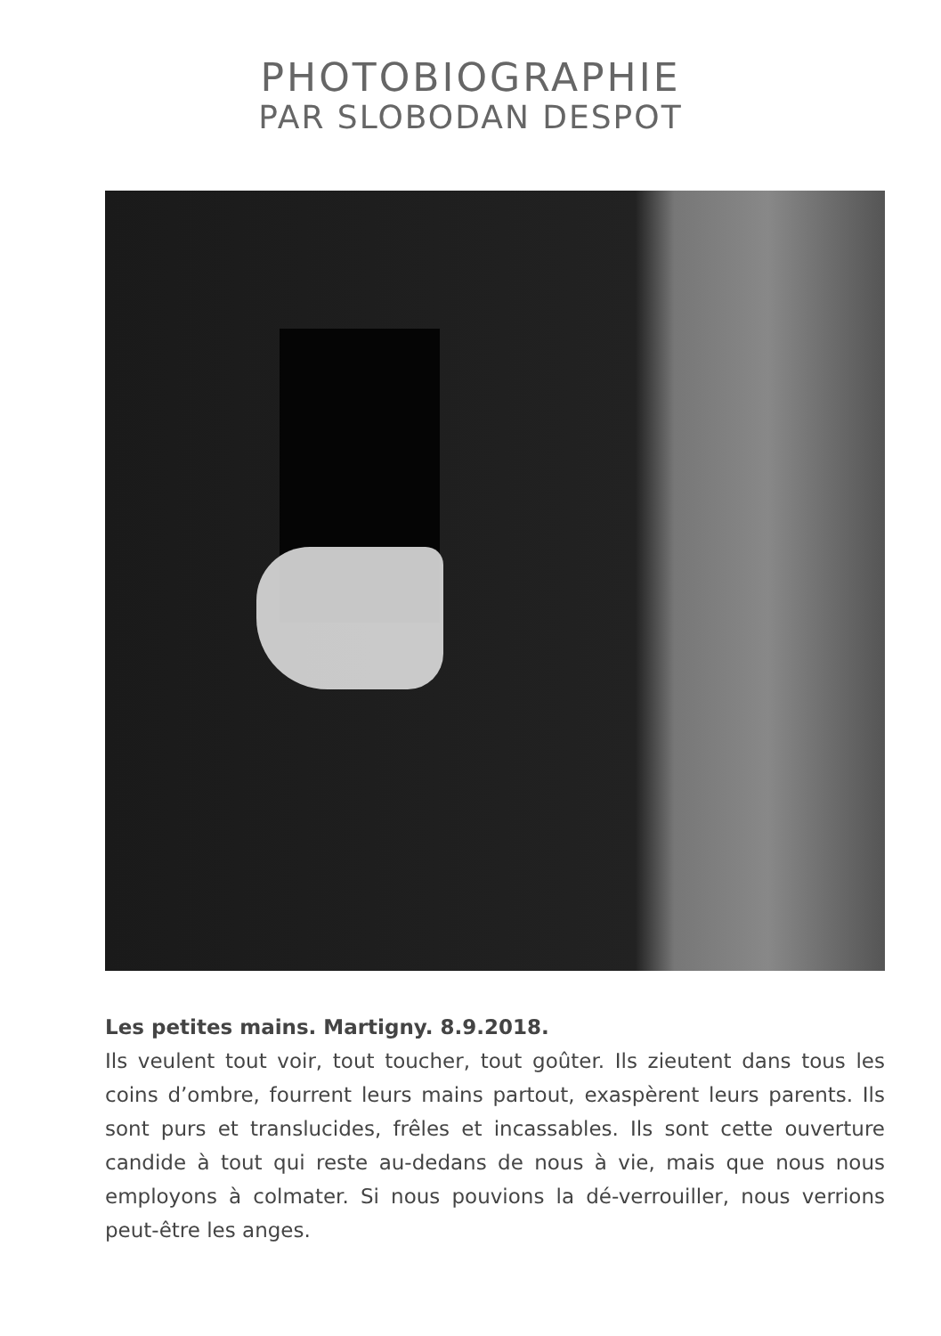PHOTOBIOGRAPHIE
PAR SLOBODAN DESPOT
Les petites mains. Martigny. 8.9.2018.
Ils veulent tout voir, tout toucher, tout goûter. Ils zieutent dans tous les coins d’ombre, fourrent leurs mains partout, exaspèrent leurs parents. Ils sont purs et translucides, frêles et incassables. Ils sont cette ouverture candide à tout qui reste au-dedans de nous à vie, mais que nous nous employons à colmater. Si nous pouvions la dé-verrouiller, nous verrions peut-être les anges.